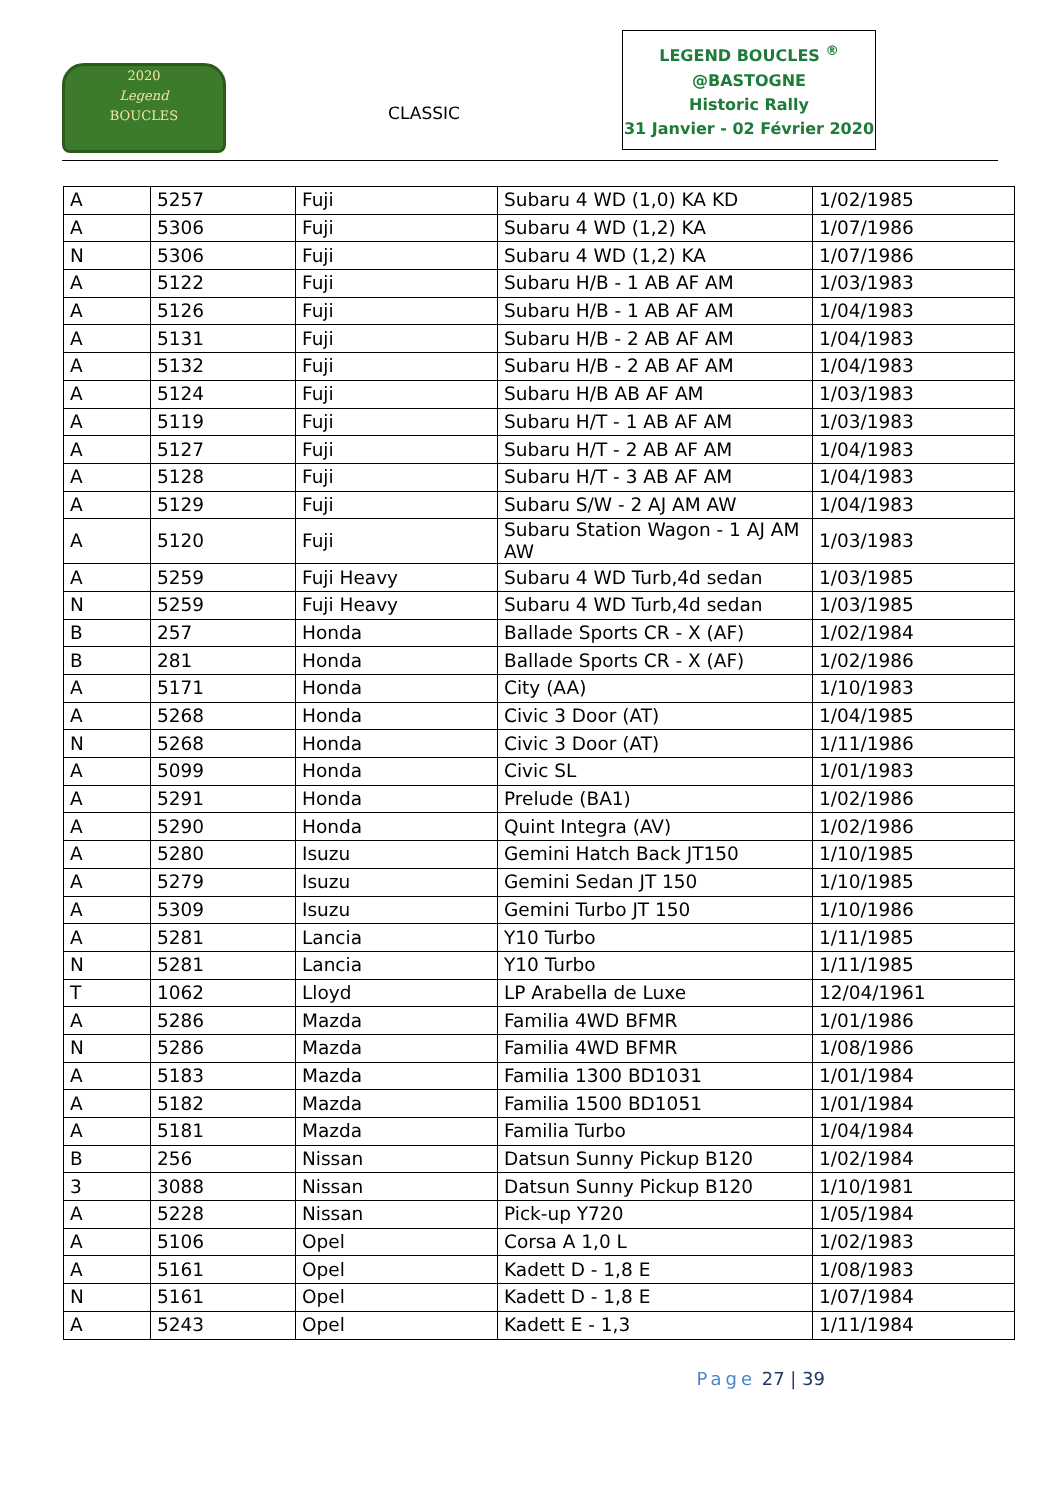2020
Legend
BOUCLES
CLASSIC
LEGEND BOUCLES <sup>®</sup>
@BASTOGNE
Historic Rally
31 Janvier - 02 Février 2020
| A | 5257 | Fuji | Subaru 4 WD (1,0) KA KD | 1/02/1985 |
| A | 5306 | Fuji | Subaru 4 WD (1,2) KA | 1/07/1986 |
| N | 5306 | Fuji | Subaru 4 WD (1,2) KA | 1/07/1986 |
| A | 5122 | Fuji | Subaru H/B - 1 AB AF AM | 1/03/1983 |
| A | 5126 | Fuji | Subaru H/B - 1 AB AF AM | 1/04/1983 |
| A | 5131 | Fuji | Subaru H/B - 2 AB AF AM | 1/04/1983 |
| A | 5132 | Fuji | Subaru H/B - 2 AB AF AM | 1/04/1983 |
| A | 5124 | Fuji | Subaru H/B AB AF AM | 1/03/1983 |
| A | 5119 | Fuji | Subaru H/T - 1 AB AF AM | 1/03/1983 |
| A | 5127 | Fuji | Subaru H/T - 2 AB AF AM | 1/04/1983 |
| A | 5128 | Fuji | Subaru H/T - 3 AB AF AM | 1/04/1983 |
| A | 5129 | Fuji | Subaru S/W - 2 AJ AM AW | 1/04/1983 |
| A | 5120 | Fuji | Subaru Station Wagon - 1 AJ AM AW | 1/03/1983 |
| A | 5259 | Fuji Heavy | Subaru 4 WD Turb,4d sedan | 1/03/1985 |
| N | 5259 | Fuji Heavy | Subaru 4 WD Turb,4d sedan | 1/03/1985 |
| B | 257 | Honda | Ballade Sports CR - X (AF) | 1/02/1984 |
| B | 281 | Honda | Ballade Sports CR - X (AF) | 1/02/1986 |
| A | 5171 | Honda | City (AA) | 1/10/1983 |
| A | 5268 | Honda | Civic 3 Door (AT) | 1/04/1985 |
| N | 5268 | Honda | Civic 3 Door (AT) | 1/11/1986 |
| A | 5099 | Honda | Civic SL | 1/01/1983 |
| A | 5291 | Honda | Prelude (BA1) | 1/02/1986 |
| A | 5290 | Honda | Quint Integra (AV) | 1/02/1986 |
| A | 5280 | Isuzu | Gemini Hatch Back JT150 | 1/10/1985 |
| A | 5279 | Isuzu | Gemini Sedan JT 150 | 1/10/1985 |
| A | 5309 | Isuzu | Gemini Turbo JT 150 | 1/10/1986 |
| A | 5281 | Lancia | Y10 Turbo | 1/11/1985 |
| N | 5281 | Lancia | Y10 Turbo | 1/11/1985 |
| T | 1062 | Lloyd | LP Arabella de Luxe | 12/04/1961 |
| A | 5286 | Mazda | Familia 4WD BFMR | 1/01/1986 |
| N | 5286 | Mazda | Familia 4WD BFMR | 1/08/1986 |
| A | 5183 | Mazda | Familia 1300 BD1031 | 1/01/1984 |
| A | 5182 | Mazda | Familia 1500 BD1051 | 1/01/1984 |
| A | 5181 | Mazda | Familia Turbo | 1/04/1984 |
| B | 256 | Nissan | Datsun Sunny Pickup B120 | 1/02/1984 |
| 3 | 3088 | Nissan | Datsun Sunny Pickup B120 | 1/10/1981 |
| A | 5228 | Nissan | Pick-up Y720 | 1/05/1984 |
| A | 5106 | Opel | Corsa A 1,0 L | 1/02/1983 |
| A | 5161 | Opel | Kadett D - 1,8 E | 1/08/1983 |
| N | 5161 | Opel | Kadett D - 1,8 E | 1/07/1984 |
| A | 5243 | Opel | Kadett E - 1,3 | 1/11/1984 |
Page 27 | 39